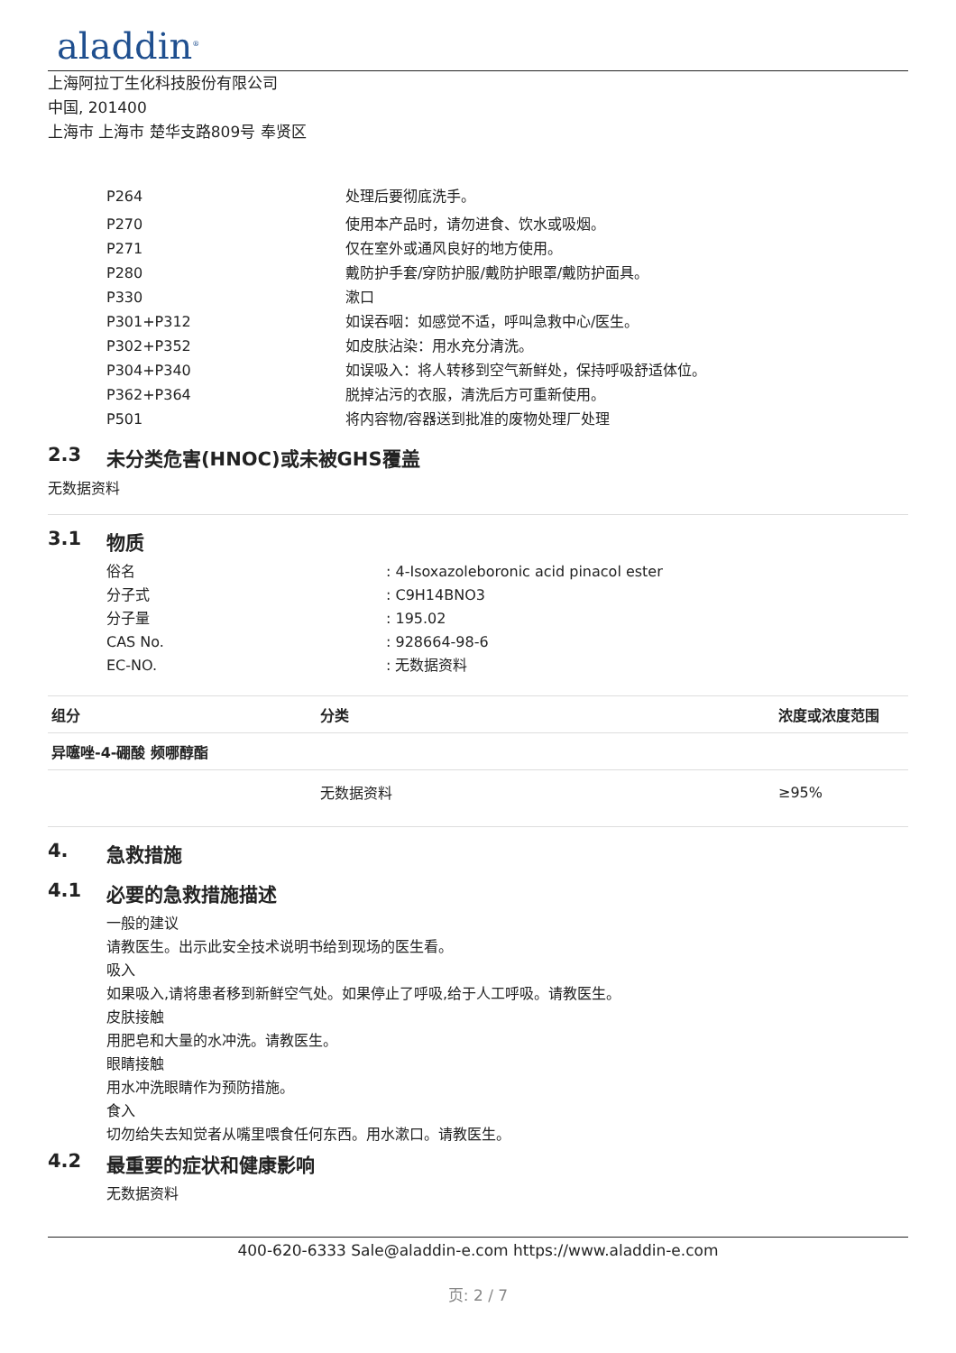aladdin<sup>®</sup>
上海阿拉丁生化科技股份有限公司
中国, 201400
上海市 上海市 楚华支路809号 奉贤区
P264 处理后要彻底洗手。
P270 使用本产品时，请勿进食、饮水或吸烟。
P271 仅在室外或通风良好的地方使用。
P280 戴防护手套/穿防护服/戴防护眼罩/戴防护面具。
P330 漱口
P301+P312 如误吞咽：如感觉不适，呼叫急救中心/医生。
P302+P352 如皮肤沾染：用水充分清洗。
P304+P340 如误吸入：将人转移到空气新鲜处，保持呼吸舒适体位。
P362+P364 脱掉沾污的衣服，清洗后方可重新使用。
P501 将内容物/容器送到批准的废物处理厂处理
2.3 未分类危害(HNOC)或未被GHS覆盖
无数据资料
3.1 物质
俗名 : 4-Isoxazoleboronic acid pinacol ester
分子式 : C9H14BNO3
分子量 : 195.02
CAS No. : 928664-98-6
EC-NO. : 无数据资料
| 组分 | 分类 | 浓度或浓度范围 |
| --- | --- | --- |
| 异噻唑-4-硼酸 频哪醇酯 | | |
| | 无数据资料 | ≥95% |
4. 急救措施
4.1 必要的急救措施描述
一般的建议
请教医生。出示此安全技术说明书给到现场的医生看。
吸入
如果吸入,请将患者移到新鲜空气处。如果停止了呼吸,给于人工呼吸。请教医生。
皮肤接触
用肥皂和大量的水冲洗。请教医生。
眼睛接触
用水冲洗眼睛作为预防措施。
食入
切勿给失去知觉者从嘴里喂食任何东西。用水漱口。请教医生。
4.2 最重要的症状和健康影响
无数据资料
400-620-6333 Sale@aladdin-e.com https://www.aladdin-e.com
页: 2 / 7